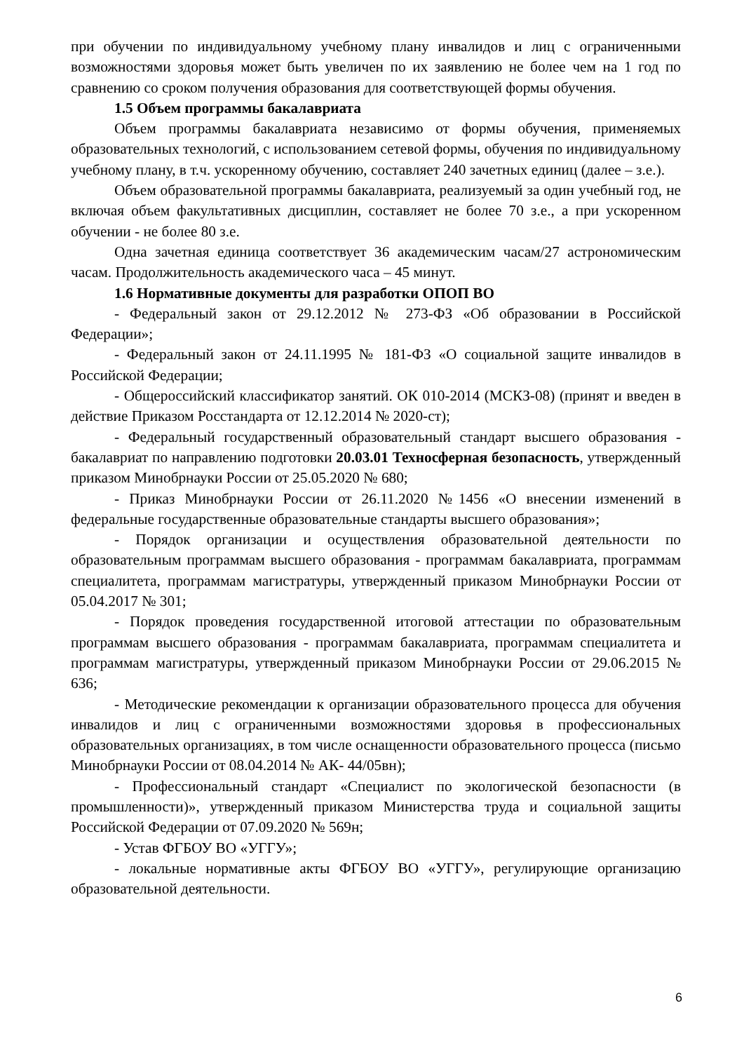при обучении по индивидуальному учебному плану инвалидов и лиц с ограниченными возможностями здоровья может быть увеличен по их заявлению не более чем на 1 год по сравнению со сроком получения образования для соответствующей формы обучения.
1.5 Объем программы бакалавриата
Объем программы бакалавриата независимо от формы обучения, применяемых образовательных технологий, с использованием сетевой формы, обучения по индивидуальному учебному плану, в т.ч. ускоренному обучению, составляет 240 зачетных единиц (далее – з.е.).
Объем образовательной программы бакалавриата, реализуемый за один учебный год, не включая объем факультативных дисциплин, составляет не более 70 з.е., а при ускоренном обучении - не более 80 з.е.
Одна зачетная единица соответствует 36 академическим часам/27 астрономическим часам. Продолжительность академического часа – 45 минут.
1.6 Нормативные документы для разработки ОПОП ВО
- Федеральный закон от 29.12.2012 № 273-ФЗ «Об образовании в Российской Федерации»;
- Федеральный закон от 24.11.1995 № 181-ФЗ «О социальной защите инвалидов в Российской Федерации;
- Общероссийский классификатор занятий. ОК 010-2014 (МСКЗ-08) (принят и введен в действие Приказом Росстандарта от 12.12.2014 № 2020-ст);
- Федеральный государственный образовательный стандарт высшего образования - бакалавриат по направлению подготовки 20.03.01 Техносферная безопасность, утвержденный приказом Минобрнауки России от 25.05.2020 № 680;
- Приказ Минобрнауки России от 26.11.2020 №1456 «О внесении изменений в федеральные государственные образовательные стандарты высшего образования»;
- Порядок организации и осуществления образовательной деятельности по образовательным программам высшего образования - программам бакалавриата, программам специалитета, программам магистратуры, утвержденный приказом Минобрнауки России от 05.04.2017 № 301;
- Порядок проведения государственной итоговой аттестации по образовательным программам высшего образования - программам бакалавриата, программам специалитета и программам магистратуры, утвержденный приказом Минобрнауки России от 29.06.2015 № 636;
- Методические рекомендации к организации образовательного процесса для обучения инвалидов и лиц с ограниченными возможностями здоровья в профессиональных образовательных организациях, в том числе оснащенности образовательного процесса (письмо Минобрнауки России от 08.04.2014 № АК- 44/05вн);
- Профессиональный стандарт «Специалист по экологической безопасности (в промышленности)», утвержденный приказом Министерства труда и социальной защиты Российской Федерации от 07.09.2020 № 569н;
- Устав ФГБОУ ВО «УГГУ»;
- локальные нормативные акты ФГБОУ ВО «УГГУ», регулирующие организацию образовательной деятельности.
6